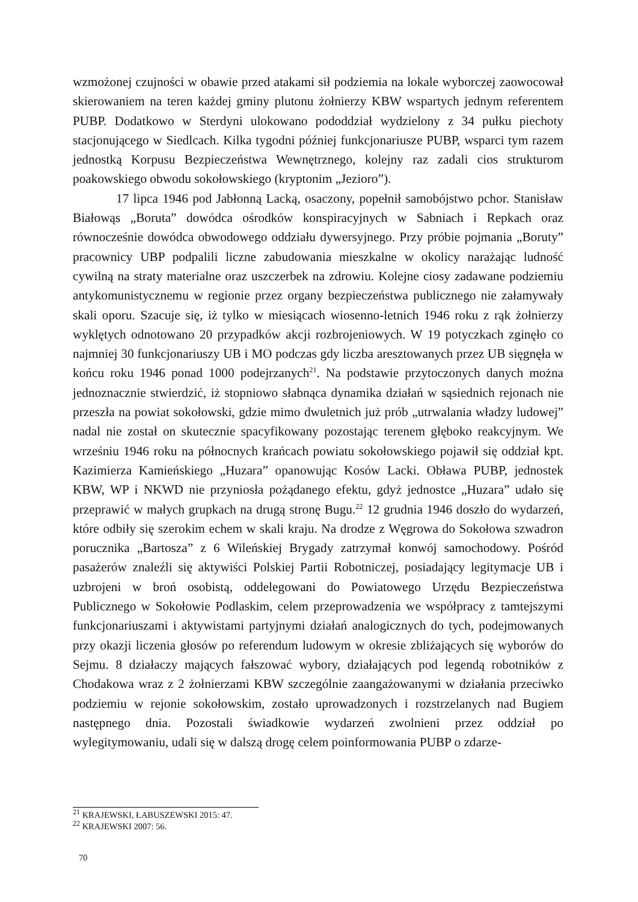wzmożonej czujności w obawie przed atakami sił podziemia na lokale wyborczej zaowocował skierowaniem na teren każdej gminy plutonu żołnierzy KBW wspartych jednym referentem PUBP. Dodatkowo w Sterdyni ulokowano pododdział wydzielony z 34 pułku piechoty stacjonującego w Siedlcach. Kilka tygodni później funkcjonariusze PUBP, wsparci tym razem jednostką Korpusu Bezpieczeństwa Wewnętrznego, kolejny raz zadali cios strukturom poakowskiego obwodu sokołowskiego (kryptonim „Jezioro”).
17 lipca 1946 pod Jabłonną Lacką, osaczony, popełnił samobójstwo pchor. Stanisław Białowąs „Boruta” dowódca ośrodków konspiracyjnych w Sabniach i Repkach oraz równocześnie dowódca obwodowego oddziału dywersyjnego. Przy próbie pojmania „Boruty” pracownicy UBP podpalili liczne zabudowania mieszkalne w okolicy narażając ludność cywilną na straty materialne oraz uszczerbek na zdrowiu. Kolejne ciosy zadawane podziemiu antykomunistycznemu w regionie przez organy bezpieczeństwa publicznego nie załamywały skali oporu. Szacuje się, iż tylko w miesiącach wiosenno-letnich 1946 roku z rąk żołnierzy wyklętych odnotowano 20 przypadków akcji rozbrojeniowych. W 19 potyczkach zginęło co najmniej 30 funkcjonariuszy UB i MO podczas gdy liczba aresztowanych przez UB sięgnęła w końcu roku 1946 ponad 1000 podejrzanych<sup>21</sup>. Na podstawie przytoczonych danych można jednoznacznie stwierdzić, iż stopniowo słabnąca dynamika działań w sąsiednich rejonach nie przeszła na powiat sokołowski, gdzie mimo dwuletnich już prób „utrwalania władzy ludowej” nadal nie został on skutecznie spacyfikowany pozostając terenem głęboko reakcyjnym. We wrześniu 1946 roku na północnych krańcach powiatu sokołowskiego pojawił się oddział kpt. Kazimierza Kamieńskiego „Huzara” opanowując Kosów Lacki. Obława PUBP, jednostek KBW, WP i NKWD nie przyniosła pożądanego efektu, gdyż jednostce „Huzara” udało się przeprawić w małych grupkach na drugą stronę Bugu.<sup>22</sup> 12 grudnia 1946 doszło do wydarzeń, które odbiły się szerokim echem w skali kraju. Na drodze z Węgrowa do Sokołowa szwadron porucznika „Bartosza” z 6 Wileńskiej Brygady zatrzymał konwój samochodowy. Pośród pasażerów znaleźli się aktywiści Polskiej Partii Robotniczej, posiadający legitymacje UB i uzbrojeni w broń osobistą, oddelegowani do Powiatowego Urzędu Bezpieczeństwa Publicznego w Sokołowie Podlaskim, celem przeprowadzenia we współpracy z tamtejszymi funkcjonariuszami i aktywistami partyjnymi działań analogicznych do tych, podejmowanych przy okazji liczenia głosów po referendum ludowym w okresie zbliżających się wyborów do Sejmu. 8 działaczy mających fałszować wybory, działających pod legendą robotników z Chodakowa wraz z 2 żołnierzami KBW szczególnie zaangażowanymi w działania przeciwko podziemiu w rejonie sokołowskim, zostało uprowadzonych i rozstrzelanych nad Bugiem następnego dnia. Pozostali świadkowie wydarzeń zwolnieni przez oddział po wylegitymowaniu, udali się w dalszą drogę celem poinformowania PUBP o zdarze-
<sup>21</sup> KRAJEWSKI, ŁABUSZEWSKI 2015: 47.
<sup>22</sup> KRAJEWSKI 2007: 56.
70